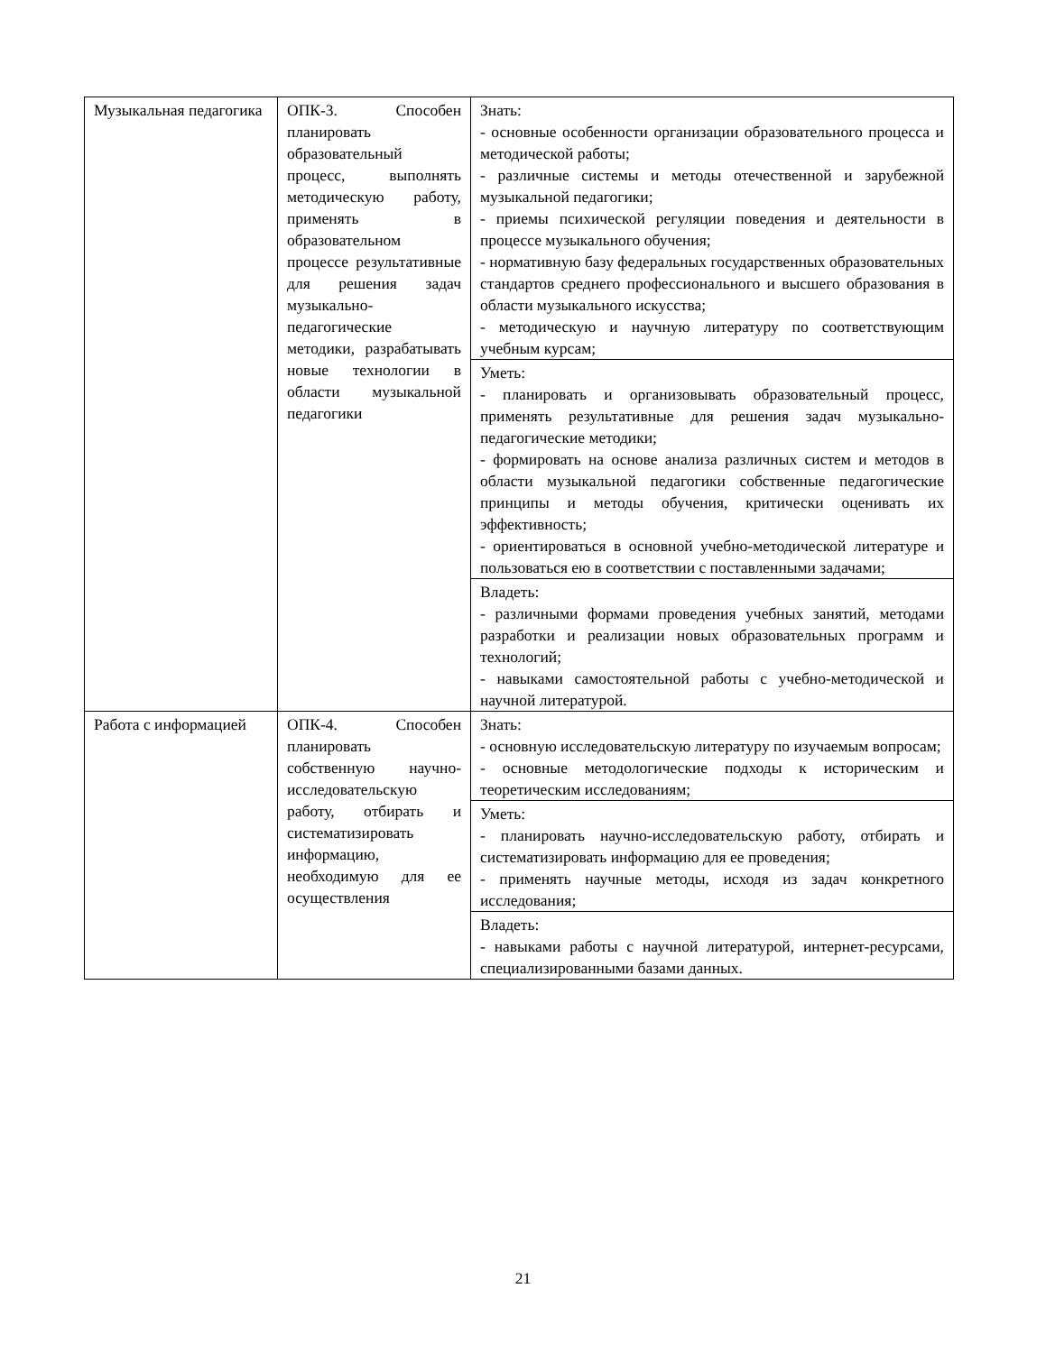| Музыкальная педагогика | ОПК-3. Способен планировать образовательный процесс, выполнять методическую работу, применять в образовательном процессе результативные для решения задач музыкально-педагогические методики, разрабатывать новые технологии в области музыкальной педагогики | Знать: - основные особенности организации образовательного процесса и методической работы; - различные системы и методы отечественной и зарубежной музыкальной педагогики; - приемы психической регуляции поведения и деятельности в процессе музыкального обучения; - нормативную базу федеральных государственных образовательных стандартов среднего профессионального и высшего образования в области музыкального искусства; - методическую и научную литературу по соответствующим учебным курсам; |
| | | Уметь: - планировать и организовывать образовательный процесс, применять результативные для решения задач музыкально-педагогические методики; - формировать на основе анализа различных систем и методов в области музыкальной педагогики собственные педагогические принципы и методы обучения, критически оценивать их эффективность; - ориентироваться в основной учебно-методической литературе и пользоваться ею в соответствии с поставленными задачами; |
| | | Владеть: - различными формами проведения учебных занятий, методами разработки и реализации новых образовательных программ и технологий; - навыками самостоятельной работы с учебно-методической и научной литературой. |
| Работа с информацией | ОПК-4. Способен планировать собственную научно-исследовательскую работу, отбирать и систематизировать информацию, необходимую для ее осуществления | Знать: - основную исследовательскую литературу по изучаемым вопросам; - основные методологические подходы к историческим и теоретическим исследованиям; |
| | | Уметь: - планировать научно-исследовательскую работу, отбирать и систематизировать информацию для ее проведения; - применять научные методы, исходя из задач конкретного исследования; |
| | | Владеть: - навыками работы с научной литературой, интернет-ресурсами, специализированными базами данных. |
21